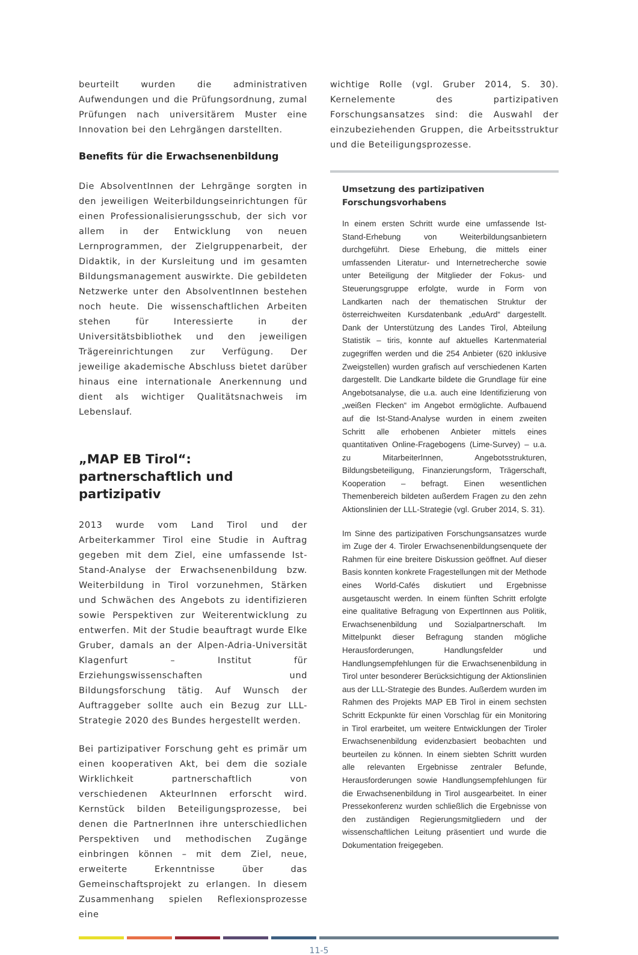beurteilt wurden die administrativen Aufwendungen und die Prüfungsordnung, zumal Prüfungen nach universitärem Muster eine Innovation bei den Lehrgängen darstellten.
Benefits für die Erwachsenenbildung
Die AbsolventInnen der Lehrgänge sorgten in den jeweiligen Weiterbildungseinrichtungen für einen Professionalisierungsschub, der sich vor allem in der Entwicklung von neuen Lernprogrammen, der Zielgruppenarbeit, der Didaktik, in der Kursleitung und im gesamten Bildungsmanagement auswirkte. Die gebildeten Netzwerke unter den AbsolventInnen bestehen noch heute. Die wissenschaftlichen Arbeiten stehen für Interessierte in der Universitätsbibliothek und den jeweiligen Trägereinrichtungen zur Verfügung. Der jeweilige akademische Abschluss bietet darüber hinaus eine internationale Anerkennung und dient als wichtiger Qualitätsnachweis im Lebenslauf.
„MAP EB Tirol“:
partnerschaftlich und partizipativ
2013 wurde vom Land Tirol und der Arbeiterkammer Tirol eine Studie in Auftrag gegeben mit dem Ziel, eine umfassende Ist-Stand-Analyse der Erwachsenenbildung bzw. Weiterbildung in Tirol vorzunehmen, Stärken und Schwächen des Angebots zu identifizieren sowie Perspektiven zur Weiterentwicklung zu entwerfen. Mit der Studie beauftragt wurde Elke Gruber, damals an der Alpen-Adria-Universität Klagenfurt – Institut für Erziehungswissenschaften und Bildungsforschung tätig. Auf Wunsch der Auftraggeber sollte auch ein Bezug zur LLL-Strategie 2020 des Bundes hergestellt werden.
Bei partizipativer Forschung geht es primär um einen kooperativen Akt, bei dem die soziale Wirklichkeit partnerschaftlich von verschiedenen AkteurInnen erforscht wird. Kernstück bilden Beteiligungsprozesse, bei denen die PartnerInnen ihre unterschiedlichen Perspektiven und methodischen Zugänge einbringen können – mit dem Ziel, neue, erweiterte Erkenntnisse über das Gemeinschaftsprojekt zu erlangen. In diesem Zusammenhang spielen Reflexionsprozesse eine
wichtige Rolle (vgl. Gruber 2014, S. 30). Kernelemente des partizipativen Forschungsansatzes sind: die Auswahl der einzubeziehenden Gruppen, die Arbeitsstruktur und die Beteiligungsprozesse.
Umsetzung des partizipativen
Forschungsvorhabens
In einem ersten Schritt wurde eine umfassende Ist-Stand-Erhebung von Weiterbildungsanbietern durchgeführt. Diese Erhebung, die mittels einer umfassenden Literatur- und Internetrecherche sowie unter Beteiligung der Mitglieder der Fokus- und Steuerungsgruppe erfolgte, wurde in Form von Landkarten nach der thematischen Struktur der österreichweiten Kursdatenbank „eduArd“ dargestellt. Dank der Unterstützung des Landes Tirol, Abteilung Statistik – tiris, konnte auf aktuelles Kartenmaterial zugegriffen werden und die 254 Anbieter (620 inklusive Zweigstellen) wurden grafisch auf verschiedenen Karten dargestellt. Die Landkarte bildete die Grundlage für eine Angebotsanalyse, die u.a. auch eine Identifizierung von „weißen Flecken“ im Angebot ermöglichte. Aufbauend auf die Ist-Stand-Analyse wurden in einem zweiten Schritt alle erhobenen Anbieter mittels eines quantitativen Online-Fragebogens (Lime-Survey) – u.a. zu MitarbeiterInnen, Angebotsstrukturen, Bildungsbeteiligung, Finanzierungsform, Trägerschaft, Kooperation – befragt. Einen wesentlichen Themenbereich bildeten außerdem Fragen zu den zehn Aktionslinien der LLL-Strategie (vgl. Gruber 2014, S. 31).
Im Sinne des partizipativen Forschungsansatzes wurde im Zuge der 4. Tiroler Erwachsenenbildungsenquete der Rahmen für eine breitere Diskussion geöffnet. Auf dieser Basis konnten konkrete Fragestellungen mit der Methode eines World-Cafés diskutiert und Ergebnisse ausgetauscht werden. In einem fünften Schritt erfolgte eine qualitative Befragung von ExpertInnen aus Politik, Erwachsenenbildung und Sozialpartnerschaft. Im Mittelpunkt dieser Befragung standen mögliche Herausforderungen, Handlungsfelder und Handlungsempfehlungen für die Erwachsenenbildung in Tirol unter besonderer Berücksichtigung der Aktionslinien aus der LLL-Strategie des Bundes. Außerdem wurden im Rahmen des Projekts MAP EB Tirol in einem sechsten Schritt Eckpunkte für einen Vorschlag für ein Monitoring in Tirol erarbeitet, um weitere Entwicklungen der Tiroler Erwachsenenbildung evidenzbasiert beobachten und beurteilen zu können. In einem siebten Schritt wurden alle relevanten Ergebnisse zentraler Befunde, Herausforderungen sowie Handlungsempfehlungen für die Erwachsenenbildung in Tirol ausgearbeitet. In einer Pressekonferenz wurden schließlich die Ergebnisse von den zuständigen Regierungsmitgliedern und der wissenschaftlichen Leitung präsentiert und wurde die Dokumentation freigegeben.
11-5